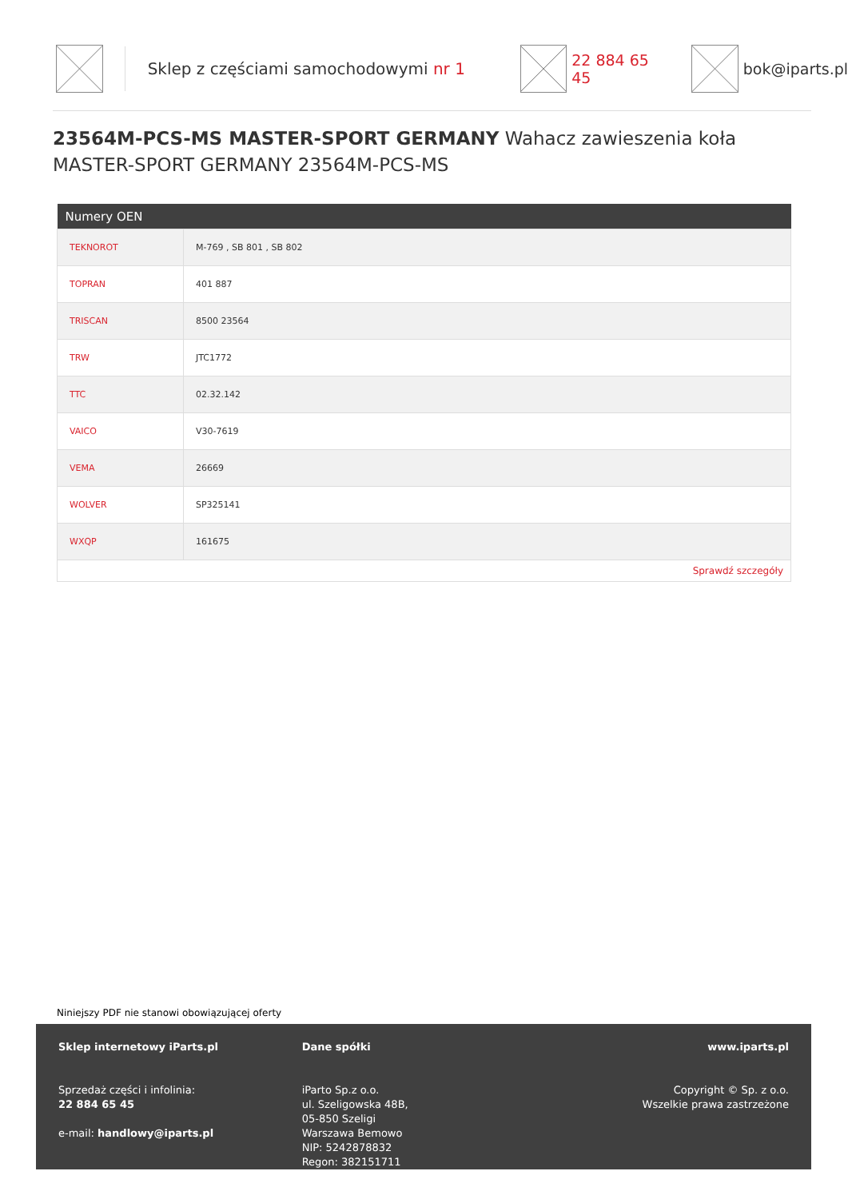Sklep z częściami samochodowymi nr 1 22 884 65 45 bok@iparts.pl
23564M-PCS-MS MASTER-SPORT GERMANY Wahacz zawieszenia koła MASTER-SPORT GERMANY 23564M-PCS-MS
| Numery OEN | |
| --- | --- |
| TEKNOROT | M-769 , SB 801 , SB 802 |
| TOPRAN | 401 887 |
| TRISCAN | 8500 23564 |
| TRW | JTC1772 |
| TTC | 02.32.142 |
| VAICO | V30-7619 |
| VEMA | 26669 |
| WOLVER | SP325141 |
| WXQP | 161675 |
| Sprawdź szczegóły | |
Niniejszy PDF nie stanowi obowiązującej oferty
Sklep internetowy iParts.pl
Sprzedaż części i infolinia:
22 884 65 45
e-mail: handlowy@iparts.pl
Dane spółki
iParto Sp.z o.o.
ul. Szeligowska 48B,
05-850 Szeligi
Warszawa Bemowo
NIP: 5242878832
Regon: 382151711
www.iparts.pl
Copyright © Sp. z o.o.
Wszelkie prawa zastrzeżone